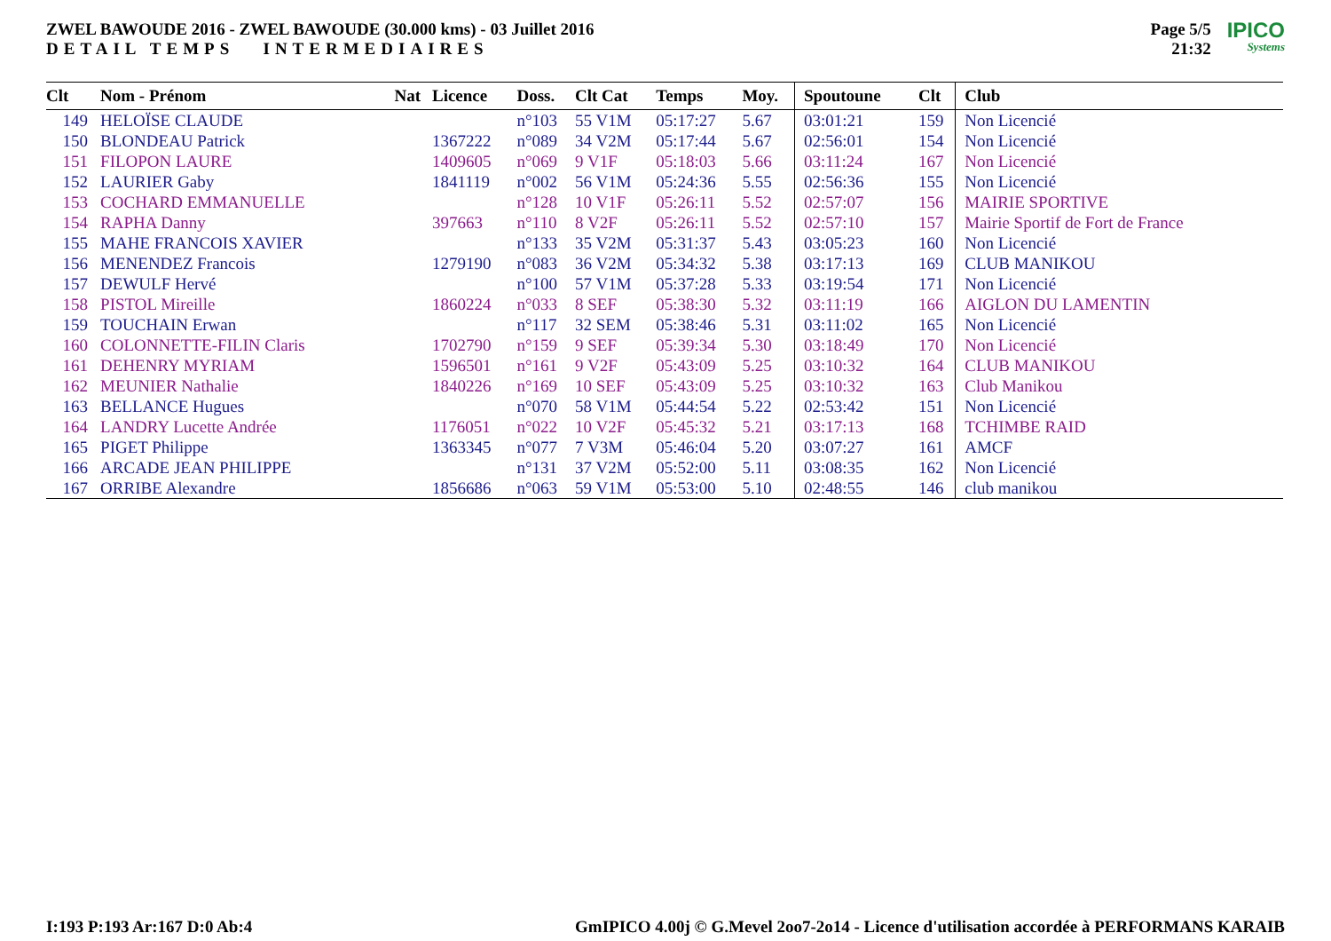ZWEL BAWOUDE 2016 - ZWEL BAWOUDE (30.000 kms) - 03 Juillet 2016
DETAIL TEMPS INTERMEDIAIRES
Page 5/5
21:32
IPICO
Systems
| Clt | Nom - Prénom | Nat | Licence | Doss. | Clt Cat | Temps | Moy. | Spoutoune | Clt | Club |
| --- | --- | --- | --- | --- | --- | --- | --- | --- | --- | --- |
| 149 | HELOÏSE CLAUDE | | | n°103 | 55 V1M | 05:17:27 | 5.67 | 03:01:21 | 159 | Non Licencié |
| 150 | BLONDEAU Patrick | | 1367222 | n°089 | 34 V2M | 05:17:44 | 5.67 | 02:56:01 | 154 | Non Licencié |
| 151 | FILOPON LAURE | | 1409605 | n°069 | 9 V1F | 05:18:03 | 5.66 | 03:11:24 | 167 | Non Licencié |
| 152 | LAURIER Gaby | | 1841119 | n°002 | 56 V1M | 05:24:36 | 5.55 | 02:56:36 | 155 | Non Licencié |
| 153 | COCHARD EMMANUELLE | | | n°128 | 10 V1F | 05:26:11 | 5.52 | 02:57:07 | 156 | MAIRIE SPORTIVE |
| 154 | RAPHA Danny | | 397663 | n°110 | 8 V2F | 05:26:11 | 5.52 | 02:57:10 | 157 | Mairie Sportif de Fort de France |
| 155 | MAHE FRANCOIS XAVIER | | | n°133 | 35 V2M | 05:31:37 | 5.43 | 03:05:23 | 160 | Non Licencié |
| 156 | MENENDEZ Francois | | 1279190 | n°083 | 36 V2M | 05:34:32 | 5.38 | 03:17:13 | 169 | CLUB MANIKOU |
| 157 | DEWULF Hervé | | | n°100 | 57 V1M | 05:37:28 | 5.33 | 03:19:54 | 171 | Non Licencié |
| 158 | PISTOL Mireille | | 1860224 | n°033 | 8 SEF | 05:38:30 | 5.32 | 03:11:19 | 166 | AIGLON DU LAMENTIN |
| 159 | TOUCHAIN Erwan | | | n°117 | 32 SEM | 05:38:46 | 5.31 | 03:11:02 | 165 | Non Licencié |
| 160 | COLONNETTE-FILIN Claris | | 1702790 | n°159 | 9 SEF | 05:39:34 | 5.30 | 03:18:49 | 170 | Non Licencié |
| 161 | DEHENRY MYRIAM | | 1596501 | n°161 | 9 V2F | 05:43:09 | 5.25 | 03:10:32 | 164 | CLUB MANIKOU |
| 162 | MEUNIER Nathalie | | 1840226 | n°169 | 10 SEF | 05:43:09 | 5.25 | 03:10:32 | 163 | Club Manikou |
| 163 | BELLANCE Hugues | | | n°070 | 58 V1M | 05:44:54 | 5.22 | 02:53:42 | 151 | Non Licencié |
| 164 | LANDRY Lucette Andrée | | 1176051 | n°022 | 10 V2F | 05:45:32 | 5.21 | 03:17:13 | 168 | TCHIMBE RAID |
| 165 | PIGET Philippe | | 1363345 | n°077 | 7 V3M | 05:46:04 | 5.20 | 03:07:27 | 161 | AMCF |
| 166 | ARCADE JEAN PHILIPPE | | | n°131 | 37 V2M | 05:52:00 | 5.11 | 03:08:35 | 162 | Non Licencié |
| 167 | ORRIBE Alexandre | | 1856686 | n°063 | 59 V1M | 05:53:00 | 5.10 | 02:48:55 | 146 | club manikou |
I:193 P:193 Ar:167 D:0 Ab:4 GmIPICO 4.00j © G.Mevel 2oo7-2o14 - Licence d'utilisation accordée à PERFORMANS KARAIB